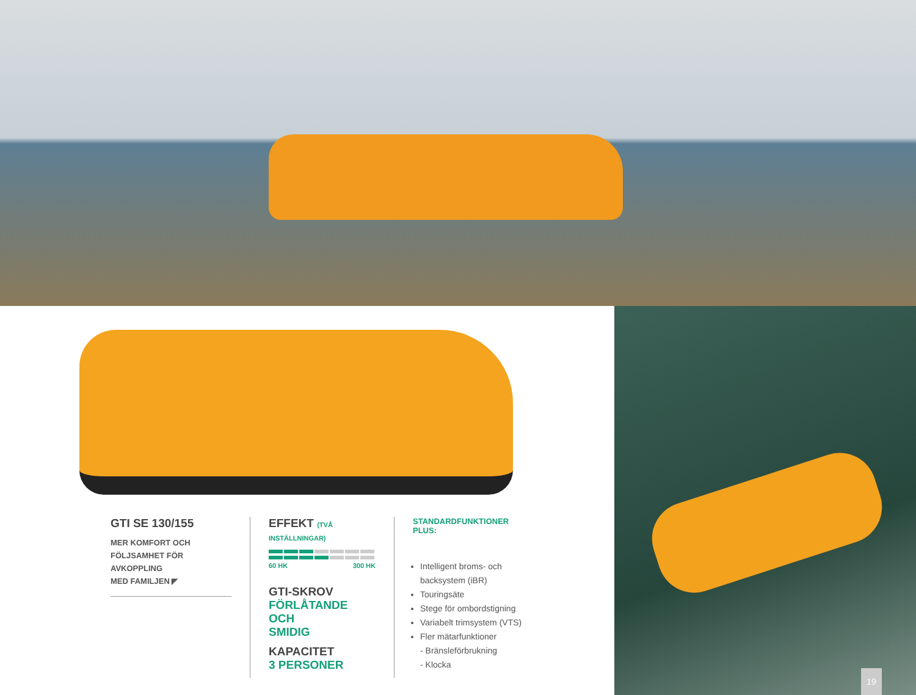GTI SE 130/155
MER KOMFORT OCH
FÖLJSAMHET FÖR AVKOPPLING
MED FAMILJEN ◤
EFFEKT (TVÅ INSTÄLLNINGAR)
60 HK 300 HK
GTI-SKROV
FÖRLÅTANDE OCH
SMIDIG
KAPACITET
3 PERSONER
STANDARDFUNKTIONER PLUS:
Intelligent broms- och backsystem (iBR)
Touringsäte
Stege för ombordstigning
Variabelt trimsystem (VTS)
Fler mätarfunktioner
- Bränsleförbrukning
- Klocka
19